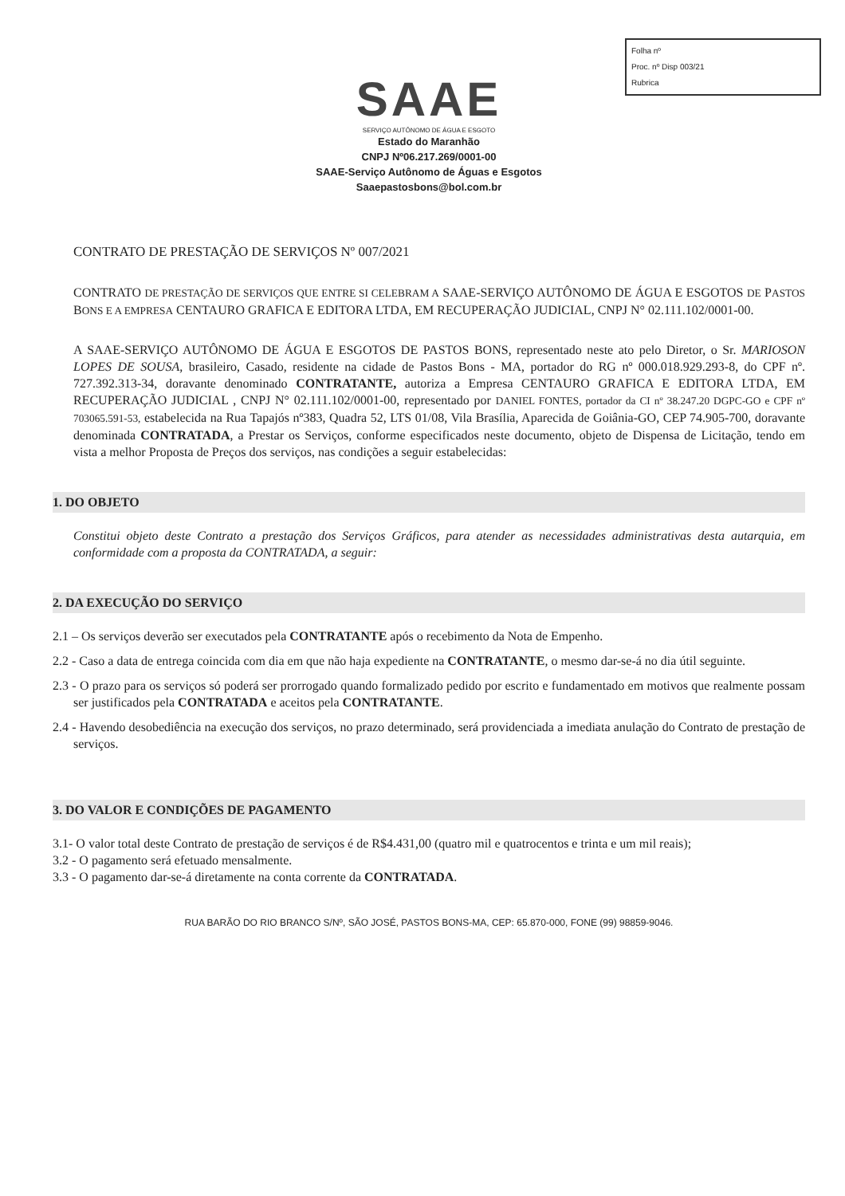Folha nº
Proc. nº Disp 003/21
Rubrica
SAAE
SERVIÇO AUTÔNOMO DE ÁGUA E ESGOTO
Estado do Maranhão
CNPJ Nº06.217.269/0001-00
SAAE-Serviço Autônomo de Águas e Esgotos
Saaepastosbons@bol.com.br
CONTRATO DE PRESTAÇÃO DE SERVIÇOS Nº 007/2021
CONTRATO DE PRESTAÇÃO DE SERVIÇOS QUE ENTRE SI CELEBRAM A SAAE-SERVIÇO AUTÔNOMO DE ÁGUA E ESGOTOS DE PASTOS BONS E A EMPRESA CENTAURO GRAFICA E EDITORA LTDA, EM RECUPERAÇÃO JUDICIAL, CNPJ N° 02.111.102/0001-00.
A SAAE-SERVIÇO AUTÔNOMO DE ÁGUA E ESGOTOS DE PASTOS BONS, representado neste ato pelo Diretor, o Sr. MARIOSON LOPES DE SOUSA, brasileiro, Casado, residente na cidade de Pastos Bons - MA, portador do RG nº 000.018.929.293-8, do CPF nº. 727.392.313-34, doravante denominado CONTRATANTE, autoriza a Empresa CENTAURO GRAFICA E EDITORA LTDA, EM RECUPERAÇÃO JUDICIAL , CNPJ N° 02.111.102/0001-00, representado por DANIEL FONTES, portador da CI nº 38.247.20 DGPC-GO e CPF nº 703065.591-53, estabelecida na Rua Tapajós nº383, Quadra 52, LTS 01/08, Vila Brasília, Aparecida de Goiânia-GO, CEP 74.905-700, doravante denominada CONTRATADA, a Prestar os Serviços, conforme especificados neste documento, objeto de Dispensa de Licitação, tendo em vista a melhor Proposta de Preços dos serviços, nas condições a seguir estabelecidas:
1. DO OBJETO
Constitui objeto deste Contrato a prestação dos Serviços Gráficos, para atender as necessidades administrativas desta autarquia, em conformidade com a proposta da CONTRATADA, a seguir:
2. DA EXECUÇÃO DO SERVIÇO
2.1 – Os serviços deverão ser executados pela CONTRATANTE após o recebimento da Nota de Empenho.
2.2 - Caso a data de entrega coincida com dia em que não haja expediente na CONTRATANTE, o mesmo dar-se-á no dia útil seguinte.
2.3 - O prazo para os serviços só poderá ser prorrogado quando formalizado pedido por escrito e fundamentado em motivos que realmente possam ser justificados pela CONTRATADA e aceitos pela CONTRATANTE.
2.4 - Havendo desobediência na execução dos serviços, no prazo determinado, será providenciada a imediata anulação do Contrato de prestação de serviços.
3. DO VALOR E CONDIÇÕES DE PAGAMENTO
3.1- O valor total deste Contrato de prestação de serviços é de R$4.431,00 (quatro mil e quatrocentos e trinta e um mil reais);
3.2 - O pagamento será efetuado mensalmente.
3.3 - O pagamento dar-se-á diretamente na conta corrente da CONTRATADA.
RUA BARÃO DO RIO BRANCO S/Nº, SÃO JOSÉ, PASTOS BONS-MA, CEP: 65.870-000, FONE (99) 98859-9046.